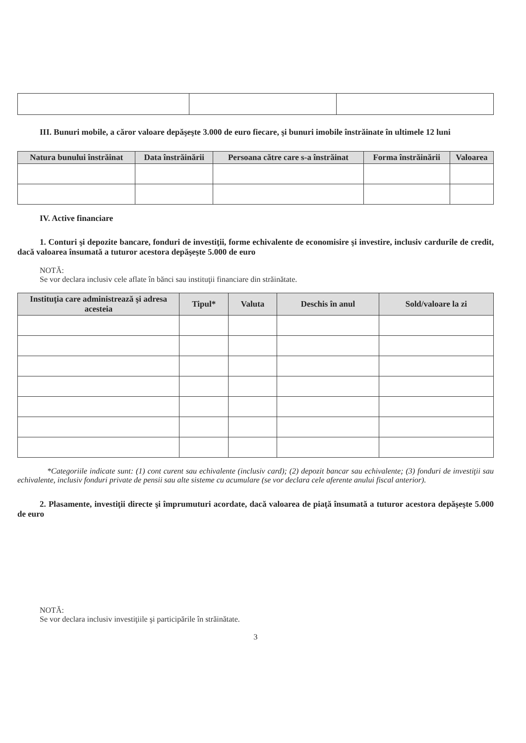III. Bunuri mobile, a căror valoare depăşeşte 3.000 de euro fiecare, şi bunuri imobile înstrăinate în ultimele 12 luni
| Natura bunului înstrăinat | Data înstrăinării | Persoana către care s-a înstrăinat | Forma înstrăinării | Valoarea |
| --- | --- | --- | --- | --- |
IV. Active financiare
1. Conturi şi depozite bancare, fonduri de investiţii, forme echivalente de economisire şi investire, inclusiv cardurile de credit, dacă valoarea însumată a tuturor acestora depăşeşte 5.000 de euro
NOTĂ:
Se vor declara inclusiv cele aflate în bănci sau instituţii financiare din străinătate.
| Instituţia care administrează şi adresa acesteia | Tipul* | Valuta | Deschis în anul | Sold/valoare la zi |
| --- | --- | --- | --- | --- |
*Categoriile indicate sunt: (1) cont curent sau echivalente (inclusiv card); (2) depozit bancar sau echivalente; (3) fonduri de investiţii sau echivalente, inclusiv fonduri private de pensii sau alte sisteme cu acumulare (se vor declara cele aferente anului fiscal anterior).
2. Plasamente, investiţii directe şi împrumuturi acordate, dacă valoarea de piaţă însumată a tuturor acestora depăşeşte 5.000 de euro
NOTĂ:
Se vor declara inclusiv investiţiile şi participările în străinătate.
3